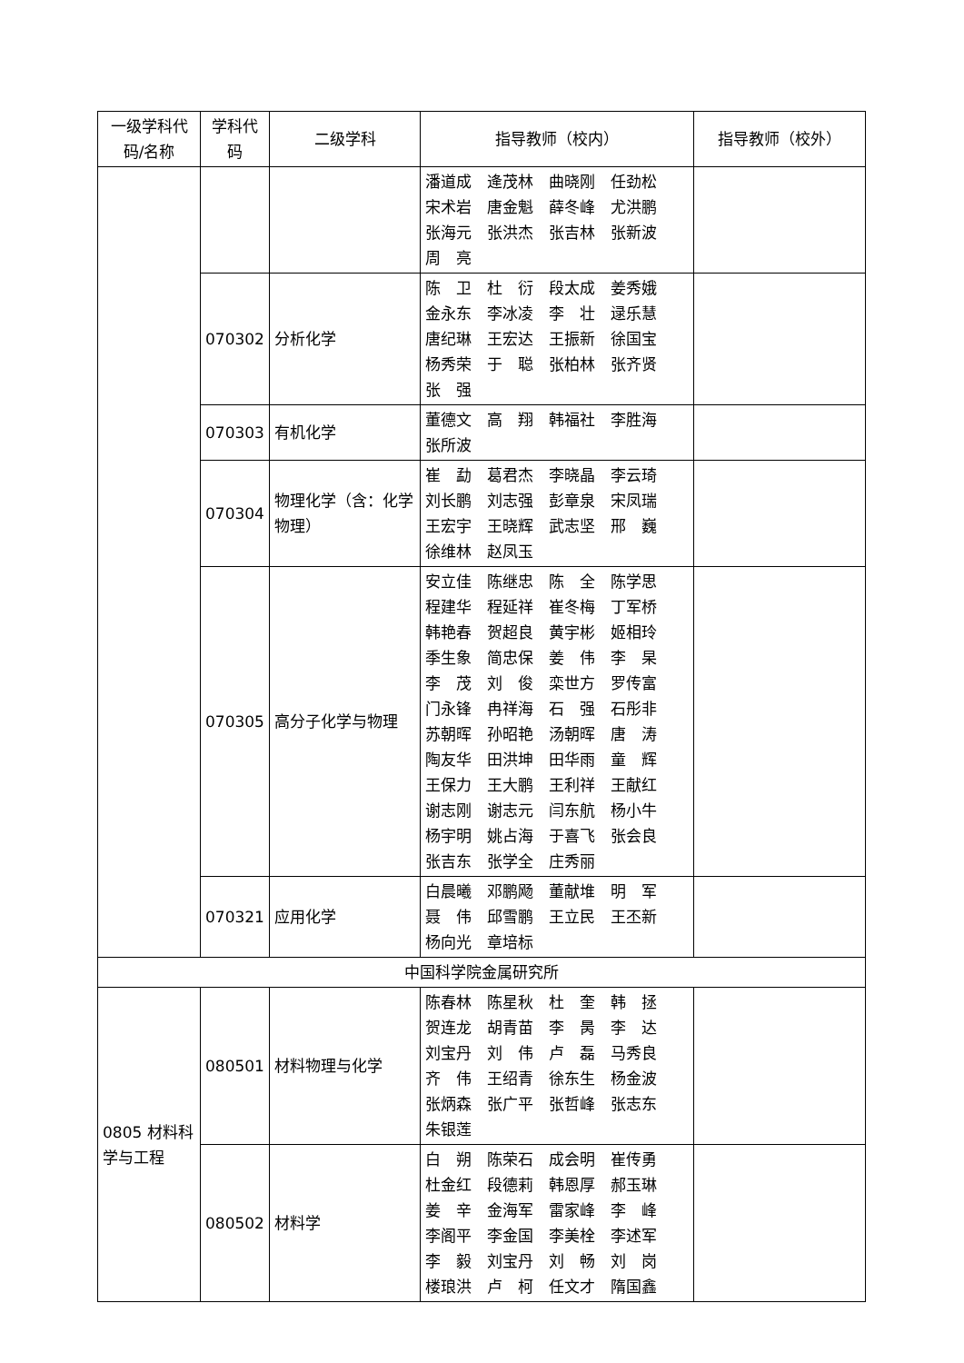| 一级学科代码/名称 | 学科代码 | 二级学科 | 指导教师（校内） | 指导教师（校外） |
| --- | --- | --- | --- | --- |
| | | | 潘道成 逄茂林 曲晓刚 任劲松 宋术岩 唐金魁 薛冬峰 尤洪鹏 张海元 张洪杰 张吉林 张新波 周 亮 | |
| | 070302 | 分析化学 | 陈 卫 杜 衍 段太成 姜秀娥 金永东 李冰凌 李 壮 逯乐慧 唐纪琳 王宏达 王振新 徐国宝 杨秀荣 于 聪 张柏林 张齐贤 张 强 | |
| | 070303 | 有机化学 | 董德文 高 翔 韩福社 李胜海 张所波 | |
| | 070304 | 物理化学（含：化学物理） | 崔 勐 葛君杰 李晓晶 李云琦 刘长鹏 刘志强 彭章泉 宋凤瑞 王宏宇 王晓辉 武志坚 邢 巍 徐维林 赵凤玉 | |
| | 070305 | 高分子化学与物理 | 安立佳 陈继忠 陈 全 陈学思 程建华 程延祥 崔冬梅 丁军桥 韩艳春 贺超良 黄宇彬 姬相玲 季生象 简忠保 姜 伟 李 杲 李 茂 刘 俊 栾世方 罗传富 门永锋 冉祥海 石 强 石彤非 苏朝晖 孙昭艳 汤朝晖 唐 涛 陶友华 田洪坤 田华雨 童 辉 王保力 王大鹏 王利祥 王献红 谢志刚 谢志元 闫东航 杨小牛 杨宇明 姚占海 于喜飞 张会良 张吉东 张学全 庄秀丽 | |
| | 070321 | 应用化学 | 白晨曦 邓鹏飏 董献堆 明 军 聂 伟 邱雪鹏 王立民 王丕新 杨向光 章培标 | |
| 中国科学院金属研究所 | | | | |
| 0805 材料科学与工程 | 080501 | 材料物理与化学 | 陈春林 陈星秋 杜 奎 韩 拯 贺连龙 胡青苗 李 昺 李 达 刘宝丹 刘 伟 卢 磊 马秀良 齐 伟 王绍青 徐东生 杨金波 张炳森 张广平 张哲峰 张志东 朱银莲 | |
| | 080502 | 材料学 | 白 朔 陈荣石 成会明 崔传勇 杜金红 段德莉 韩恩厚 郝玉琳 姜 辛 金海军 雷家峰 李 峰 李阁平 李金国 李美栓 李述军 李 毅 刘宝丹 刘 畅 刘 岗 楼琅洪 卢 柯 任文才 隋国鑫 | |